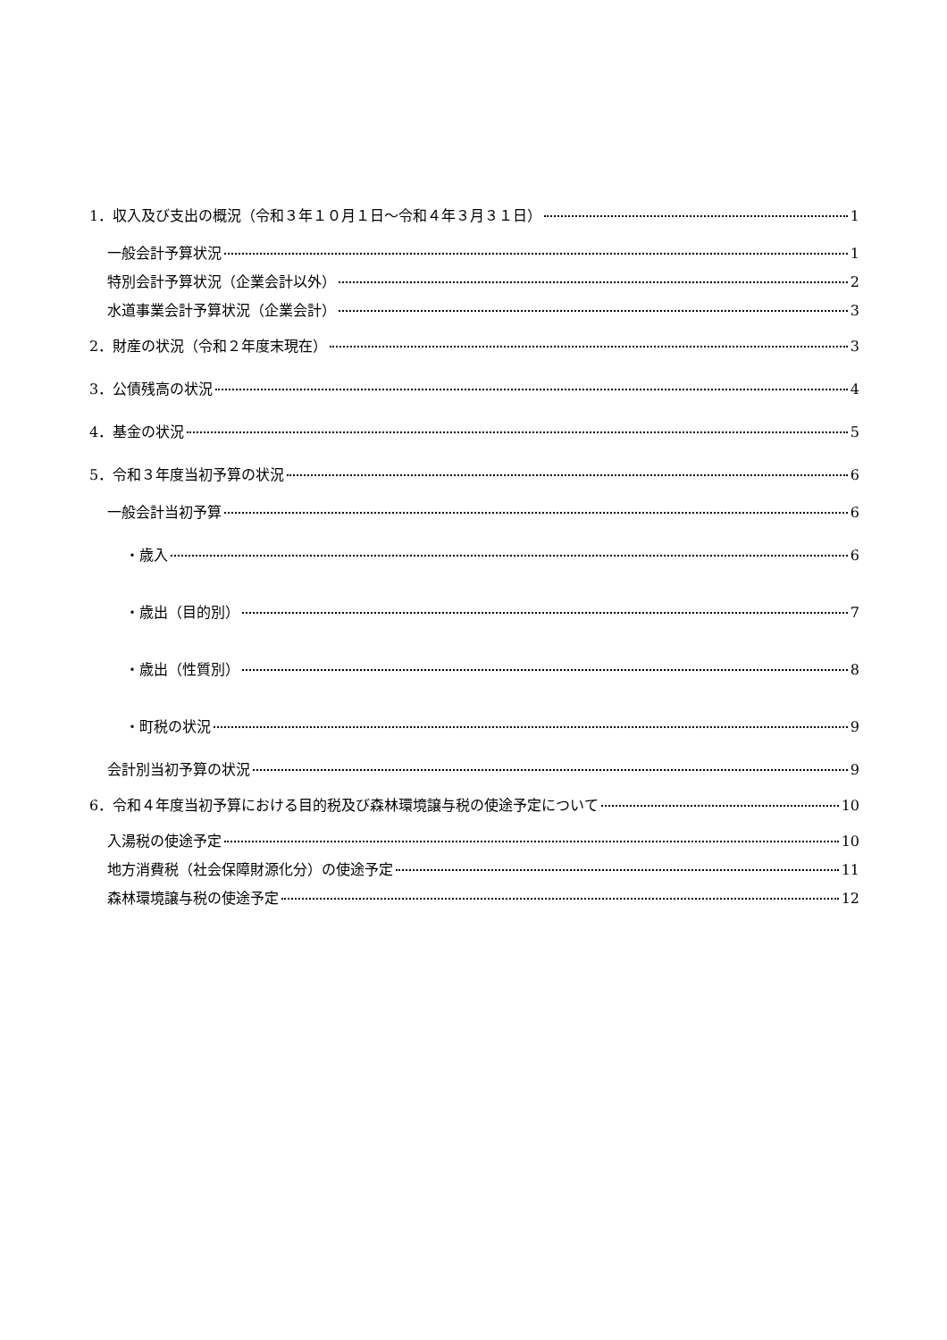1．収入及び支出の概況（令和３年１０月１日～令和４年３月３１日） 1
一般会計予算状況 1
特別会計予算状況（企業会計以外） 2
水道事業会計予算状況（企業会計） 3
2．財産の状況（令和２年度末現在） 3
3．公債残高の状況 4
4．基金の状況 5
5．令和３年度当初予算の状況 6
一般会計当初予算 6
・歳入 6
・歳出（目的別） 7
・歳出（性質別） 8
・町税の状況 9
会計別当初予算の状況 9
6．令和４年度当初予算における目的税及び森林環境譲与税の使途予定について 10
入湯税の使途予定 10
地方消費税（社会保障財源化分）の使途予定 11
森林環境譲与税の使途予定 12